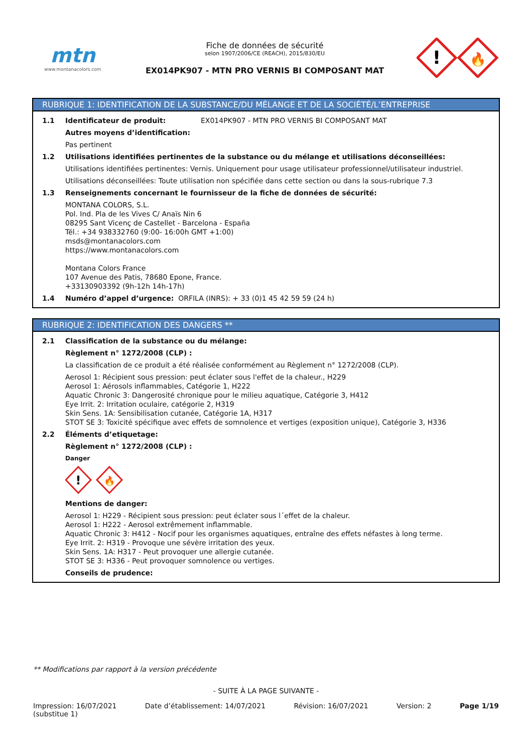mtn
www.montanacolors.com
Fiche de données de sécurité
selon 1907/2006/CE (REACH), 2015/830/EU
EX014PK907 - MTN PRO VERNIS BI COMPOSANT MAT
!
🔥
RUBRIQUE 1: IDENTIFICATION DE LA SUBSTANCE/DU MÉLANGE ET DE LA SOCIÉTÉ/L’ENTREPRISE
1.1 Identificateur de produit: EX014PK907 - MTN PRO VERNIS BI COMPOSANT MAT
Autres moyens d’identification:
Pas pertinent
1.2 Utilisations identifiées pertinentes de la substance ou du mélange et utilisations déconseillées:
Utilisations identifiées pertinentes: Vernis. Uniquement pour usage utilisateur professionnel/utilisateur industriel.
Utilisations déconseillées: Toute utilisation non spécifiée dans cette section ou dans la sous-rubrique 7.3
1.3 Renseignements concernant le fournisseur de la fiche de données de sécurité:
MONTANA COLORS, S.L.
Pol. Ind. Pla de les Vives C/ Anaïs Nin 6
08295 Sant Vicenç de Castellet - Barcelona - España
Tél.: +34 938332760 (9:00- 16:00h GMT +1:00)
msds@montanacolors.com
https://www.montanacolors.com
Montana Colors France
107 Avenue des Patis, 78680 Epone, France.
+33130903392 (9h-12h 14h-17h)
1.4 Numéro d’appel d’urgence: ORFILA (INRS): + 33 (0)1 45 42 59 59 (24 h)
RUBRIQUE 2: IDENTIFICATION DES DANGERS **
2.1 Classification de la substance ou du mélange:
Règlement n° 1272/2008 (CLP) :
La classification de ce produit a été réalisée conformément au Règlement n° 1272/2008 (CLP).
Aerosol 1: Récipient sous pression: peut éclater sous l'effet de la chaleur., H229
Aerosol 1: Aérosols inflammables, Catégorie 1, H222
Aquatic Chronic 3: Dangerosité chronique pour le milieu aquatique, Catégorie 3, H412
Eye Irrit. 2: Irritation oculaire, catégorie 2, H319
Skin Sens. 1A: Sensibilisation cutanée, Catégorie 1A, H317
STOT SE 3: Toxicité spécifique avec effets de somnolence et vertiges (exposition unique), Catégorie 3, H336
2.2 Éléments d’etiquetage:
Règlement n° 1272/2008 (CLP) :
Danger
!
🔥
Mentions de danger:
Aerosol 1: H229 - Récipient sous pression: peut éclater sous l´effet de la chaleur.
Aerosol 1: H222 - Aerosol extrêmement inflammable.
Aquatic Chronic 3: H412 - Nocif pour les organismes aquatiques, entraîne des effets néfastes à long terme.
Eye Irrit. 2: H319 - Provoque une sévère irritation des yeux.
Skin Sens. 1A: H317 - Peut provoquer une allergie cutanée.
STOT SE 3: H336 - Peut provoquer somnolence ou vertiges.
Conseils de prudence:
** Modifications par rapport à la version précédente
- SUITE À LA PAGE SUIVANTE -
Impression: 16/07/2021
(substitue 1) Date d’établissement: 14/07/2021 Révision: 16/07/2021 Version: 2 Page 1/19